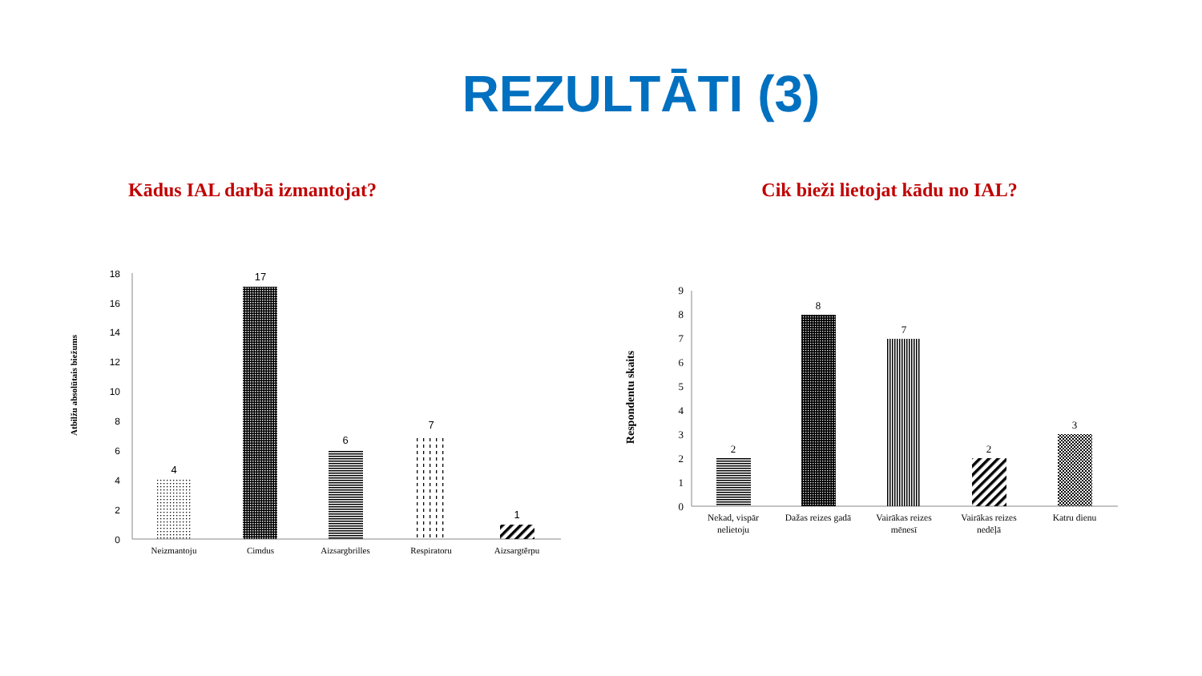REZULTĀTI (3)
Kādus IAL darbā izmantojat?
18
16
14
12
10
8
6
4
2
0
4
17
6
7
1
Neizmantoju
Cimdus
Aizsargbrilles
Respiratoru
Aizsargtērpu
Atbilžu absolūtais biežums
Cik bieži lietojat kādu no IAL?
9
8
7
6
5
4
3
2
1
0
2
8
7
2
3
Nekad, vispār
nelietoju
Dažas reizes gadā
Vairākas reizes
mēnesī
Vairākas reizes
nedēļā
Katru dienu
Respondentu skaits